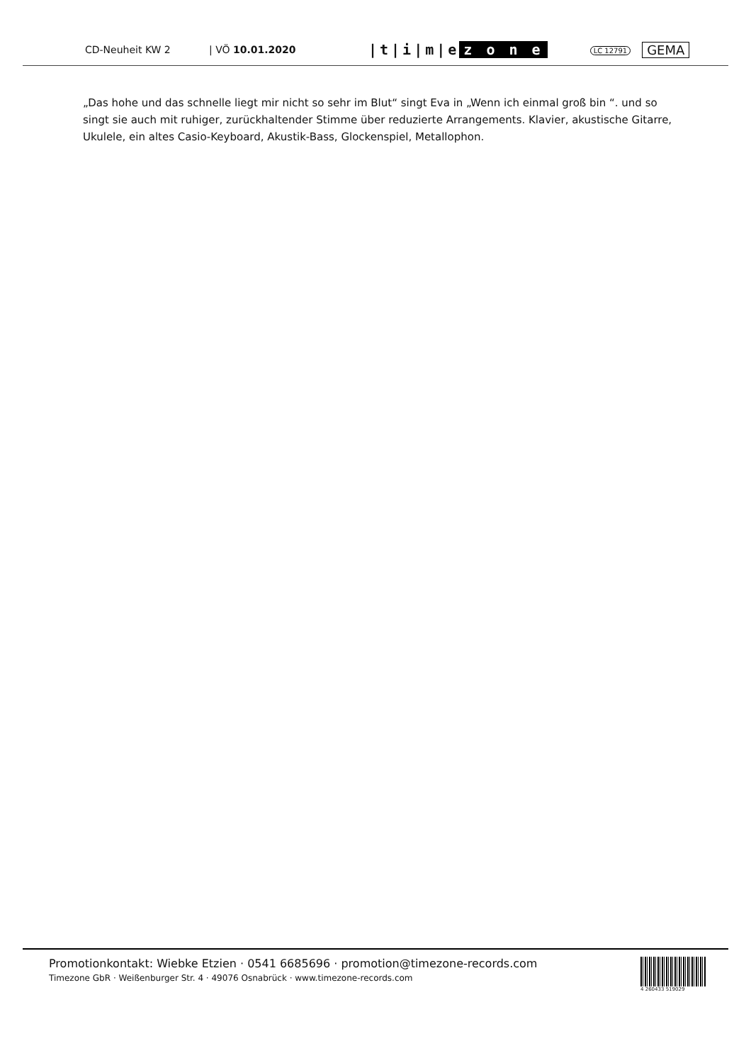CD-Neuheit KW 2 | VÖ 10.01.2020
|t|i|m|e z o n e
LC 12791
GEMA
„Das hohe und das schnelle liegt mir nicht so sehr im Blut“ singt Eva in „Wenn ich einmal groß bin “. und so singt sie auch mit ruhiger, zurückhaltender Stimme über reduzierte Arrangements. Klavier, akustische Gitarre, Ukulele, ein altes Casio-Keyboard, Akustik-Bass, Glockenspiel, Metallophon.
Promotionkontakt: Wiebke Etzien · 0541 6685696 · promotion@timezone-records.com
Timezone GbR · Weißenburger Str. 4 · 49076 Osnabrück · www.timezone-records.com
4 260433 519029